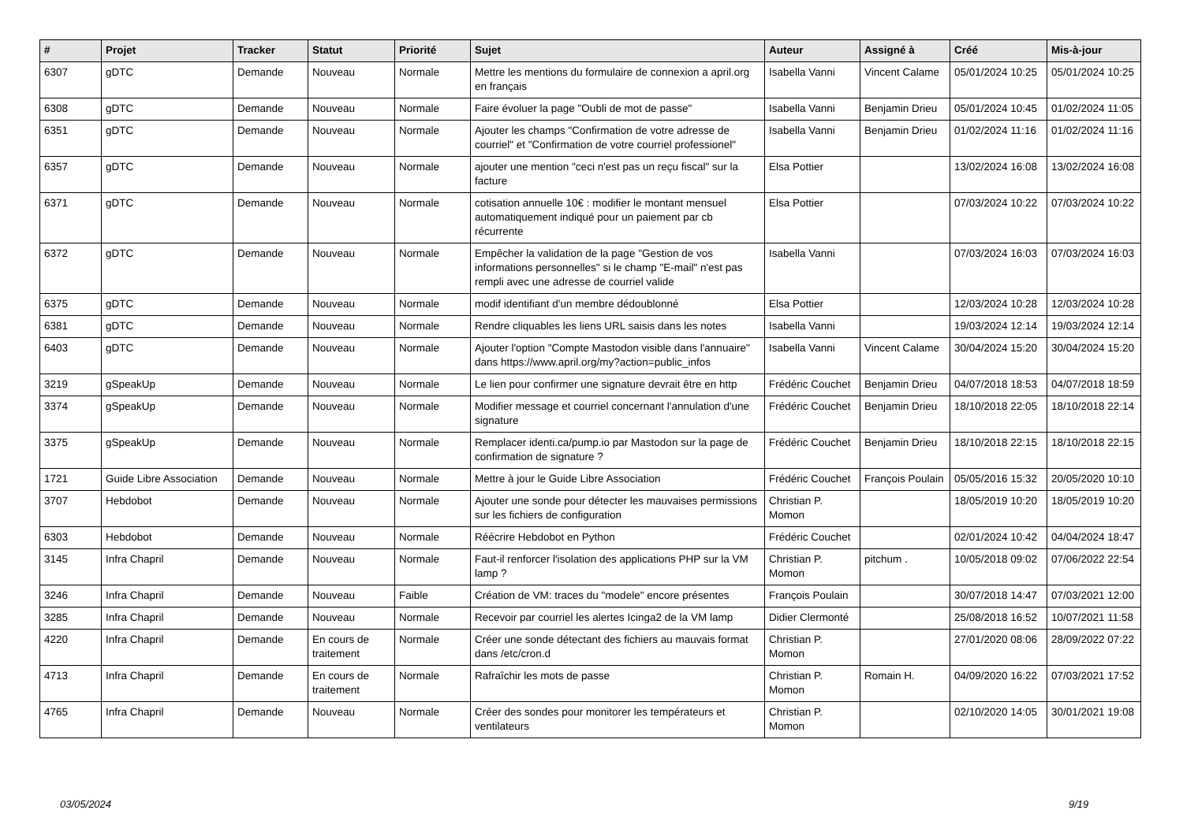| # | Projet | Tracker | Statut | Priorité | Sujet | Auteur | Assigné à | Créé | Mis-à-jour |
| --- | --- | --- | --- | --- | --- | --- | --- | --- | --- |
| 6307 | gDTC | Demande | Nouveau | Normale | Mettre les mentions du formulaire de connexion a april.org en français | Isabella Vanni | Vincent Calame | 05/01/2024 10:25 | 05/01/2024 10:25 |
| 6308 | gDTC | Demande | Nouveau | Normale | Faire évoluer la page "Oubli de mot de passe" | Isabella Vanni | Benjamin Drieu | 05/01/2024 10:45 | 01/02/2024 11:05 |
| 6351 | gDTC | Demande | Nouveau | Normale | Ajouter les champs "Confirmation de votre adresse de courriel" et "Confirmation de votre courriel professionel" | Isabella Vanni | Benjamin Drieu | 01/02/2024 11:16 | 01/02/2024 11:16 |
| 6357 | gDTC | Demande | Nouveau | Normale | ajouter une mention "ceci n'est pas un reçu fiscal" sur la facture | Elsa Pottier | | 13/02/2024 16:08 | 13/02/2024 16:08 |
| 6371 | gDTC | Demande | Nouveau | Normale | cotisation annuelle 10€ : modifier le montant mensuel automatiquement indiqué pour un paiement par cb récurrente | Elsa Pottier | | 07/03/2024 10:22 | 07/03/2024 10:22 |
| 6372 | gDTC | Demande | Nouveau | Normale | Empêcher la validation de la page "Gestion de vos informations personnelles" si le champ "E-mail" n'est pas rempli avec une adresse de courriel valide | Isabella Vanni | | 07/03/2024 16:03 | 07/03/2024 16:03 |
| 6375 | gDTC | Demande | Nouveau | Normale | modif identifiant d'un membre dédoublonné | Elsa Pottier | | 12/03/2024 10:28 | 12/03/2024 10:28 |
| 6381 | gDTC | Demande | Nouveau | Normale | Rendre cliquables les liens URL saisis dans les notes | Isabella Vanni | | 19/03/2024 12:14 | 19/03/2024 12:14 |
| 6403 | gDTC | Demande | Nouveau | Normale | Ajouter l'option "Compte Mastodon visible dans l'annuaire" dans https://www.april.org/my?action=public_infos | Isabella Vanni | Vincent Calame | 30/04/2024 15:20 | 30/04/2024 15:20 |
| 3219 | gSpeakUp | Demande | Nouveau | Normale | Le lien pour confirmer une signature devrait être en http | Frédéric Couchet | Benjamin Drieu | 04/07/2018 18:53 | 04/07/2018 18:59 |
| 3374 | gSpeakUp | Demande | Nouveau | Normale | Modifier message et courriel concernant l'annulation d'une signature | Frédéric Couchet | Benjamin Drieu | 18/10/2018 22:05 | 18/10/2018 22:14 |
| 3375 | gSpeakUp | Demande | Nouveau | Normale | Remplacer identi.ca/pump.io par Mastodon sur la page de confirmation de signature ? | Frédéric Couchet | Benjamin Drieu | 18/10/2018 22:15 | 18/10/2018 22:15 |
| 1721 | Guide Libre Association | Demande | Nouveau | Normale | Mettre à jour le Guide Libre Association | Frédéric Couchet | François Poulain | 05/05/2016 15:32 | 20/05/2020 10:10 |
| 3707 | Hebdobot | Demande | Nouveau | Normale | Ajouter une sonde pour détecter les mauvaises permissions sur les fichiers de configuration | Christian P. Momon | | 18/05/2019 10:20 | 18/05/2019 10:20 |
| 6303 | Hebdobot | Demande | Nouveau | Normale | Réécrire Hebdobot en Python | Frédéric Couchet | | 02/01/2024 10:42 | 04/04/2024 18:47 |
| 3145 | Infra Chapril | Demande | Nouveau | Normale | Faut-il renforcer l'isolation des applications PHP sur la VM lamp ? | Christian P. Momon | pitchum . | 10/05/2018 09:02 | 07/06/2022 22:54 |
| 3246 | Infra Chapril | Demande | Nouveau | Faible | Création de VM: traces du "modele" encore présentes | François Poulain | | 30/07/2018 14:47 | 07/03/2021 12:00 |
| 3285 | Infra Chapril | Demande | Nouveau | Normale | Recevoir par courriel les alertes Icinga2 de la VM lamp | Didier Clermonté | | 25/08/2018 16:52 | 10/07/2021 11:58 |
| 4220 | Infra Chapril | Demande | En cours de traitement | Normale | Créer une sonde détectant des fichiers au mauvais format dans /etc/cron.d | Christian P. Momon | | 27/01/2020 08:06 | 28/09/2022 07:22 |
| 4713 | Infra Chapril | Demande | En cours de traitement | Normale | Rafraîchir les mots de passe | Christian P. Momon | Romain H. | 04/09/2020 16:22 | 07/03/2021 17:52 |
| 4765 | Infra Chapril | Demande | Nouveau | Normale | Créer des sondes pour monitorer les températeurs et ventilateurs | Christian P. Momon | | 02/10/2020 14:05 | 30/01/2021 19:08 |
03/05/2024 9/19